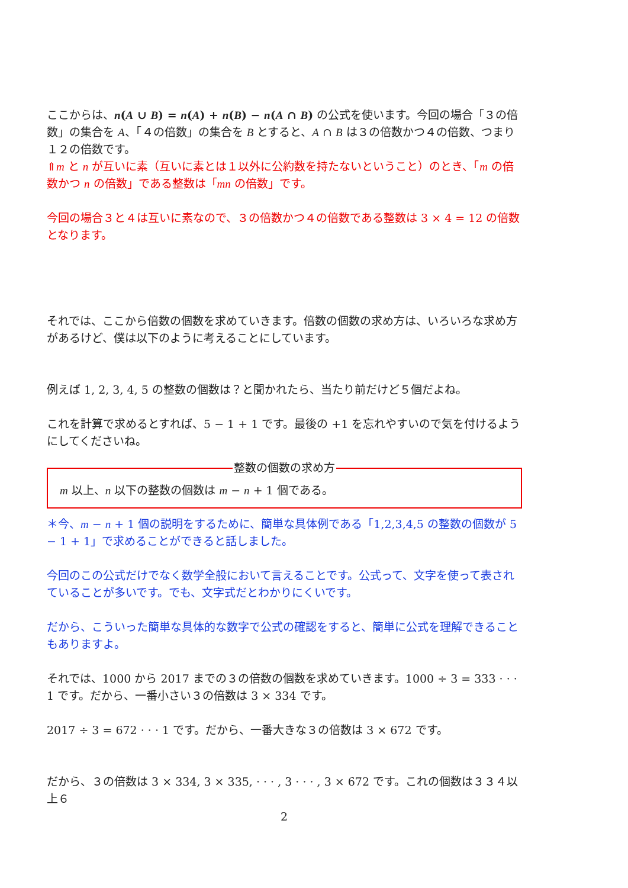ここからは、n(A ∪ B) = n(A) + n(B) − n(A ∩ B) の公式を使います。今回の場合「３の倍数」の集合を A、「４の倍数」の集合を B とすると、A ∩ B は３の倍数かつ４の倍数、つまり１２の倍数です。
⇑m と n が互いに素（互いに素とは１以外に公約数を持たないということ）のとき、「m の倍数かつ n の倍数」である整数は「mn の倍数」です。
今回の場合３と４は互いに素なので、３の倍数かつ４の倍数である整数は 3 × 4 = 12 の倍数となります。
それでは、ここから倍数の個数を求めていきます。倍数の個数の求め方は、いろいろな求め方があるけど、僕は以下のように考えることにしています。
例えば 1, 2, 3, 4, 5 の整数の個数は？と聞かれたら、当たり前だけど５個だよね。
これを計算で求めるとすれば、5 − 1 + 1 です。最後の +1 を忘れやすいので気を付けるようにしてくださいね。
整数の個数の求め方
m 以上、n 以下の整数の個数は m − n + 1 個である。
＊今、m − n + 1 個の説明をするために、簡単な具体例である「1,2,3,4,5 の整数の個数が 5 − 1 + 1」で求めることができると話しました。
今回のこの公式だけでなく数学全般において言えることです。公式って、文字を使って表されていることが多いです。でも、文字式だとわかりにくいです。
だから、こういった簡単な具体的な数字で公式の確認をすると、簡単に公式を理解できることもありますよ。
それでは、1000 から 2017 までの３の倍数の個数を求めていきます。1000 ÷ 3 = 333 · · · 1 です。だから、一番小さい３の倍数は 3 × 334 です。
2017 ÷ 3 = 672 · · · 1 です。だから、一番大きな３の倍数は 3 × 672 です。
だから、３の倍数は 3 × 334, 3 × 335, · · · , 3 · · · , 3 × 672 です。これの個数は３３４以上６
2